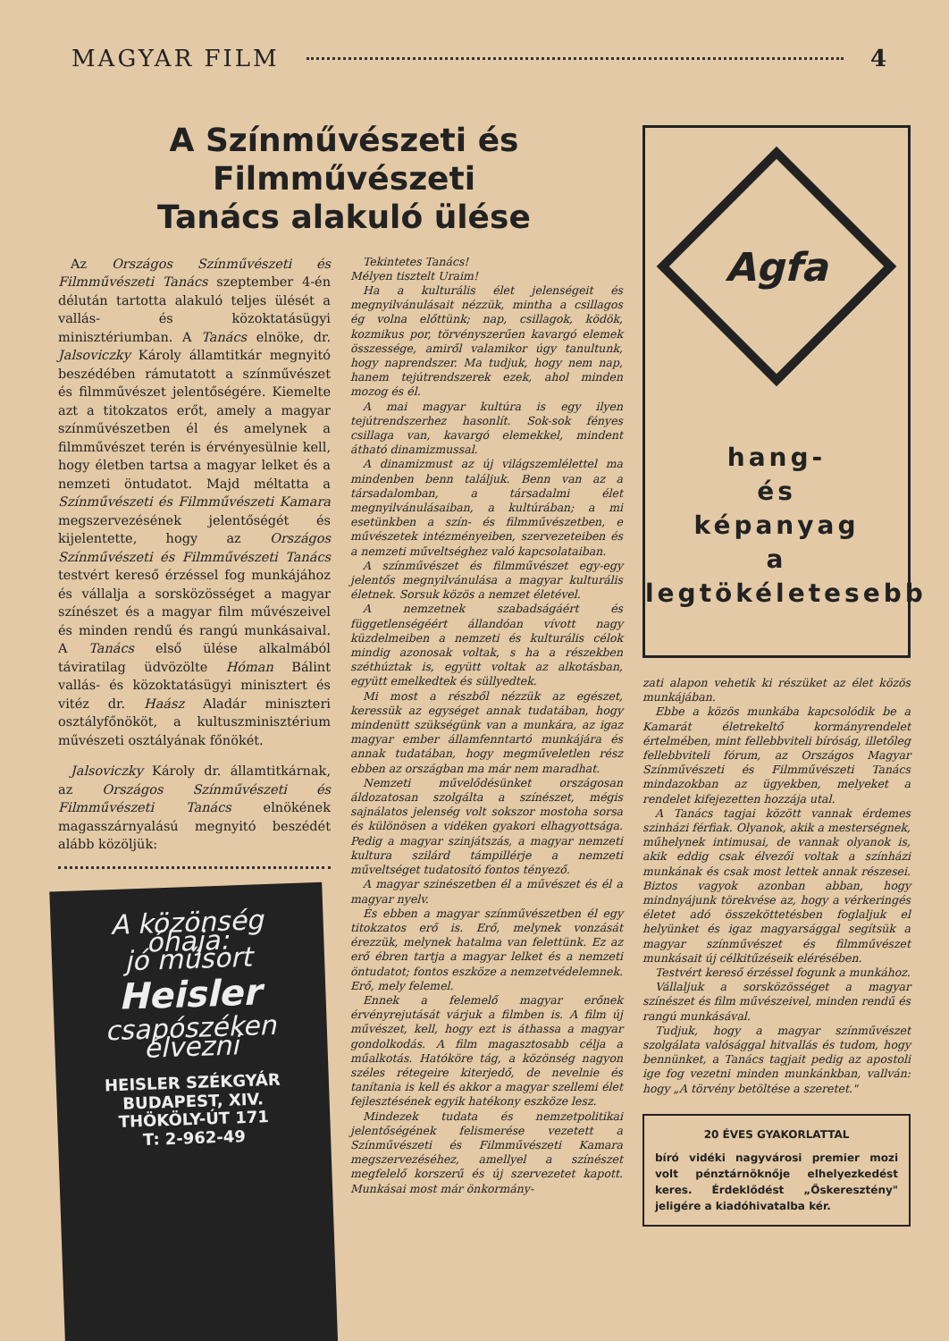MAGYAR FILM 4
A Színművészeti és Filmművészeti
Tanács alakuló ülése
Az Országos Színművészeti és Filmművészeti Tanács szeptember 4-én délután tartotta alakuló teljes ülését a vallás- és közoktatásügyi minisztériumban. A Tanács elnöke, dr. Jalsoviczky Károly államtitkár megnyitó beszédében rámutatott a színművészet és filmművészet jelentőségére. Kiemelte azt a titokzatos erőt, amely a magyar színművészetben él és amelynek a filmművészet terén is érvényesülnie kell, hogy életben tartsa a magyar lelket és a nemzeti öntudatot. Majd méltatta a Színművészeti és Filmművészeti Kamara megszervezésének jelentőségét és kijelentette, hogy az Országos Színművészeti és Filmművészeti Tanács testvért kereső érzéssel fog munkájához és vállalja a sorsközösséget a magyar színészet és a magyar film művészeivel és minden rendű és rangú munkásaival. A Tanács első ülése alkalmából táviratilag üdvözölte Hóman Bálint vallás- és közoktatásügyi minisztert és vitéz dr. Haász Aladár miniszteri osztályfőnököt, a kultuszminisztérium művészeti osztályának főnökét.
Jalsoviczky Károly dr. államtitkárnak, az Országos Színművészeti és Filmművészeti Tanács elnökének magasszárnyalású megnyitó beszédét alább közöljük:
A közönség óhaja:
jó műsort
Heisler
csapószéken élvezni
HEISLER SZÉKGYÁR
BUDAPEST, XIV.
THÖKÖLY-ÚT 171
T: 2-962-49
Tekintetes Tanács!
Mélyen tisztelt Uraim!
Ha a kulturális élet jelenségeit és megnyilvánulásait nézzük, mintha a csillagos ég volna előttünk; nap, csillagok, ködök, kozmikus por, törvényszerűen kavargó elemek összessége, amiről valamikor úgy tanultunk, hogy naprendszer. Ma tudjuk, hogy nem nap, hanem tejútrendszerek ezek, ahol minden mozog és él.
A mai magyar kultúra is egy ilyen tejútrendszerhez hasonlít. Sok-sok fényes csillaga van, kavargó elemekkel, mindent átható dinamizmussal.
A dinamizmust az új világszemlélettel ma mindenben benn találjuk. Benn van az a társadalomban, a társadalmi élet megnyilvánulásaiban, a kultúrában; a mi esetünkben a szín- és filmművészetben, e művészetek intézményeiben, szervezeteiben és a nemzeti műveltséghez való kapcsolataiban.
A színművészet és filmművészet egy-egy jelentős megnyilvánulása a magyar kulturális életnek. Sorsuk közös a nemzet életével.
A nemzetnek szabadságáért és függetlenségéért állandóan vívott nagy küzdelmeiben a nemzeti és kulturális célok mindig azonosak voltak, s ha a részekben széthúztak is, együtt voltak az alkotásban, együtt emelkedtek és süllyedtek.
Mi most a részből nézzük az egészet, keressük az egységet annak tudatában, hogy mindenütt szükségünk van a munkára, az igaz magyar ember államfenntartó munkájára és annak tudatában, hogy megműveletlen rész ebben az országban ma már nem maradhat.
Nemzeti művelődésünket országosan áldozatosan szolgálta a színészet, mégis sajnálatos jelenség volt sokszor mostoha sorsa és különösen a vidéken gyakori elhagyottsága. Pedig a magyar szinjátszás, a magyar nemzeti kultura szilárd támpillérje a nemzeti műveltséget tudatosító fontos tényező.
A magyar szinészetben él a művészet és él a magyar nyelv.
És ebben a magyar színművészetben él egy titokzatos erő is. Erő, melynek vonzását érezzük, melynek hatalma van felettünk. Ez az erő ébren tartja a magyar lelket és a nemzeti öntudatot; fontos eszköze a nemzetvédelemnek. Erő, mely felemel.
Ennek a felemelő magyar erőnek érvényrejutását várjuk a filmben is. A film új művészet, kell, hogy ezt is áthassa a magyar gondolkodás. A film magasztosabb célja a műalkotás. Hatóköre tág, a közönség nagyon széles rétegeire kiterjedő, de nevelnie és tanítania is kell és akkor a magyar szellemi élet fejlesztésének egyik hatékony eszköze lesz.
Mindezek tudata és nemzetpolitikai jelentőségének felismerése vezetett a Színművészeti és Filmművészeti Kamara megszervezéséhez, amellyel a színészet megfelelő korszerű és új szervezetet kapott. Munkásai most már önkormány-
Agfa
hang-
és
képanyag
a
legtökéletesebb
zati alapon vehetik ki részüket az élet közös munkájában.
Ebbe a közös munkába kapcsolódik be a Kamarát életrekeltő kormányrendelet értelmében, mint fellebbviteli bíróság, illetőleg fellebbviteli fórum, az Országos Magyar Színművészeti és Filmművészeti Tanács mindazokban az ügyekben, melyeket a rendelet kifejezetten hozzája utal.
A Tanács tagjai között vannak érdemes szinházi férfiak. Olyanok, akik a mesterségnek, műhelynek intimusai, de vannak olyanok is, akik eddig csak élvezői voltak a színházi munkának és csak most lettek annak részesei. Biztos vagyok azonban abban, hogy mindnyájunk törekvése az, hogy a vérkeringés életet adó összeköttetésben foglaljuk el helyünket és igaz magyarsággal segítsük a magyar színművészet és filmművészet munkásait új célkitűzéseik elérésében.
Testvért kereső érzéssel fogunk a munkához.
Vállaljuk a sorsközösséget a magyar színészet és film művészeivel, minden rendű és rangú munkásával.
Tudjuk, hogy a magyar színművészet szolgálata valósággal hitvallás és tudom, hogy bennünket, a Tanács tagjait pedig az apostoli ige fog vezetni minden munkánkban, vallván: hogy „A törvény betöltése a szeretet."
20 ÉVES GYAKORLATTAL
bíró vidéki nagyvárosi premier mozi volt pénztárnöknője elhelyezkedést keres. Érdeklődést „Őskeresztény" jeligére a kiadóhivatalba kér.